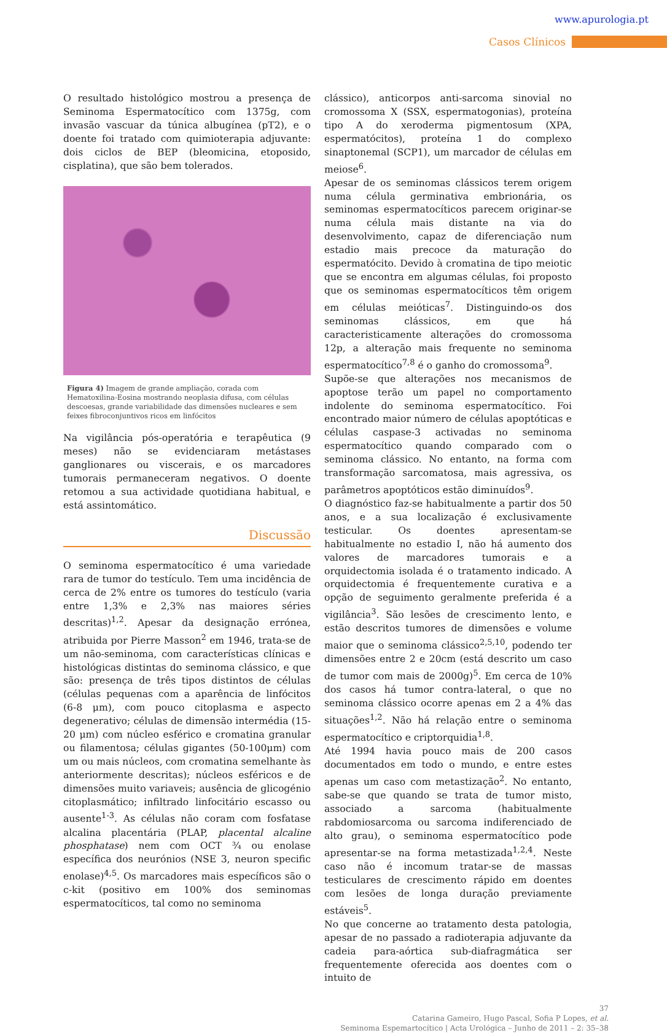www.apurologia.pt
Casos Clínicos
O resultado histológico mostrou a presença de Seminoma Espermatocítico com 1375g, com invasão vascuar da túnica albugínea (pT2), e o doente foi tratado com quimioterapia adjuvante: dois ciclos de BEP (bleomicina, etoposido, cisplatina), que são bem tolerados.
Figura 4) Imagem de grande ampliação, corada com Hematoxilina-Eosina mostrando neoplasia difusa, com células descoesas, grande variabilidade das dimensões nucleares e sem feixes fibroconjuntivos ricos em linfócitos
Na vigilância pós-operatória e terapêutica (9 meses) não se evidenciaram metástases ganglionares ou viscerais, e os marcadores tumorais permaneceram negativos. O doente retomou a sua actividade quotidiana habitual, e está assintomático.
Discussão
O seminoma espermatocítico é uma variedade rara de tumor do testículo. Tem uma incidência de cerca de 2% entre os tumores do testículo (varia entre 1,3% e 2,3% nas maiores séries descritas)<sup>1,2</sup>. Apesar da designação errónea, atribuida por Pierre Masson<sup>2</sup> em 1946, trata-se de um não-seminoma, com características clínicas e histológicas distintas do seminoma clássico, e que são: presença de três tipos distintos de células (células pequenas com a aparência de linfócitos (6-8 μm), com pouco citoplasma e aspecto degenerativo; células de dimensão intermédia (15-20 μm) com núcleo esférico e cromatina granular ou filamentosa; células gigantes (50-100μm) com um ou mais núcleos, com cromatina semelhante às anteriormente descritas); núcleos esféricos e de dimensões muito variaveis; ausência de glicogénio citoplasmático; infiltrado linfocitário escasso ou ausente<sup>1-3</sup>. As células não coram com fosfatase alcalina placentária (PLAP, placental alcaline phosphatase) nem com OCT ¾ ou enolase específica dos neurónios (NSE 3, neuron specific enolase)<sup>4,5</sup>. Os marcadores mais específicos são o c-kit (positivo em 100% dos seminomas espermatocíticos, tal como no seminoma
clássico), anticorpos anti-sarcoma sinovial no cromossoma X (SSX, espermatogonias), proteína tipo A do xeroderma pigmentosum (XPA, espermatócitos), proteína 1 do complexo sinaptonemal (SCP1), um marcador de células em meiose<sup>6</sup>.
Apesar de os seminomas clássicos terem origem numa célula germinativa embrionária, os seminomas espermatocíticos parecem originar-se numa célula mais distante na via do desenvolvimento, capaz de diferenciação num estadio mais precoce da maturação do espermatócito. Devido à cromatina de tipo meiotic que se encontra em algumas células, foi proposto que os seminomas espermatocíticos têm origem em células meióticas<sup>7</sup>. Distinguindo-os dos seminomas clássicos, em que há caracteristicamente alterações do cromossoma 12p, a alteração mais frequente no seminoma espermatocítico<sup>7,8</sup> é o ganho do cromossoma<sup>9</sup>.
Supõe-se que alterações nos mecanismos de apoptose terão um papel no comportamento indolente do seminoma espermatocítico. Foi encontrado maior número de células apoptóticas e células caspase-3 activadas no seminoma espermatocítico quando comparado com o seminoma clássico. No entanto, na forma com transformação sarcomatosa, mais agressiva, os parâmetros apoptóticos estão diminuídos<sup>9</sup>.
O diagnóstico faz-se habitualmente a partir dos 50 anos, e a sua localização é exclusivamente testicular. Os doentes apresentam-se habitualmente no estadio I, não há aumento dos valores de marcadores tumorais e a orquidectomia isolada é o tratamento indicado. A orquidectomia é frequentemente curativa e a opção de seguimento geralmente preferida é a vigilância<sup>3</sup>. São lesões de crescimento lento, e estão descritos tumores de dimensões e volume maior que o seminoma clássico<sup>2,5,10</sup>, podendo ter dimensões entre 2 e 20cm (está descrito um caso de tumor com mais de 2000g)<sup>5</sup>. Em cerca de 10% dos casos há tumor contra-lateral, o que no seminoma clássico ocorre apenas em 2 a 4% das situações<sup>1,2</sup>. Não há relação entre o seminoma espermatocítico e criptorquidia<sup>1,8</sup>.
Até 1994 havia pouco mais de 200 casos documentados em todo o mundo, e entre estes apenas um caso com metastização<sup>2</sup>. No entanto, sabe-se que quando se trata de tumor misto, associado a sarcoma (habitualmente rabdomiosarcoma ou sarcoma indiferenciado de alto grau), o seminoma espermatocítico pode apresentar-se na forma metastizada<sup>1,2,4</sup>. Neste caso não é incomum tratar-se de massas testiculares de crescimento rápido em doentes com lesões de longa duração previamente estáveis<sup>5</sup>.
No que concerne ao tratamento desta patologia, apesar de no passado a radioterapia adjuvante da cadeia para-aórtica sub-diafragmática ser frequentemente oferecida aos doentes com o intuito de
37
Catarina Gameiro, Hugo Pascal, Sofia P Lopes, et al.
Seminoma Espemartocítico | Acta Urológica – Junho de 2011 – 2: 35–38